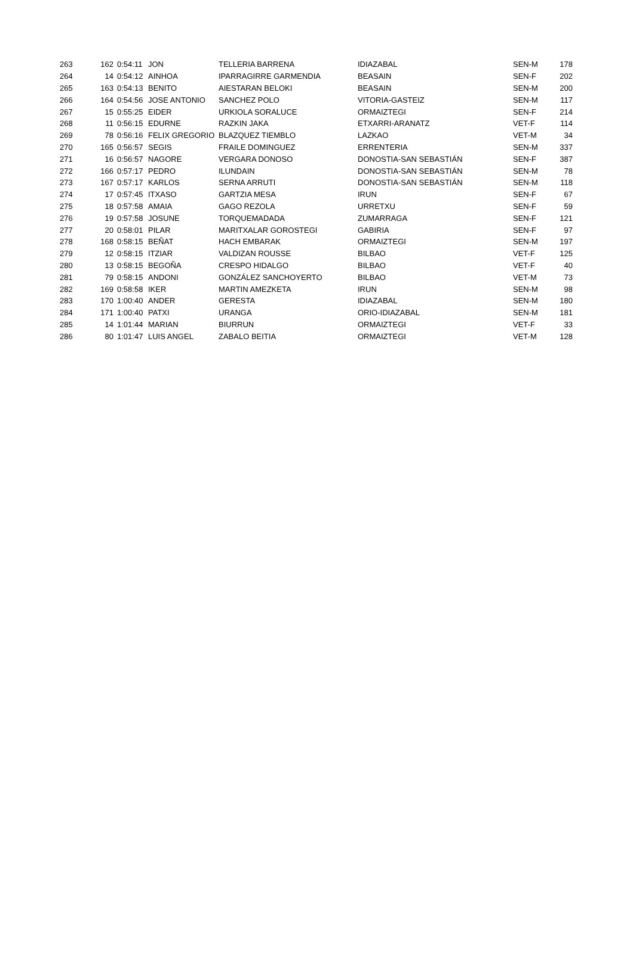| 263 | 162 | 0:54:11 | JON | TELLERIA BARRENA | IDIAZABAL | SEN-M | 178 |
| 264 | 14 | 0:54:12 | AINHOA | IPARRAGIRRE GARMENDIA | BEASAIN | SEN-F | 202 |
| 265 | 163 | 0:54:13 | BENITO | AIESTARAN BELOKI | BEASAIN | SEN-M | 200 |
| 266 | 164 | 0:54:56 | JOSE ANTONIO | SANCHEZ POLO | VITORIA-GASTEIZ | SEN-M | 117 |
| 267 | 15 | 0:55:25 | EIDER | URKIOLA SORALUCE | ORMAIZTEGI | SEN-F | 214 |
| 268 | 11 | 0:56:15 | EDURNE | RAZKIN JAKA | ETXARRI-ARANATZ | VET-F | 114 |
| 269 | 78 | 0:56:16 | FELIX GREGORIO | BLAZQUEZ TIEMBLO | LAZKAO | VET-M | 34 |
| 270 | 165 | 0:56:57 | SEGIS | FRAILE DOMINGUEZ | ERRENTERIA | SEN-M | 337 |
| 271 | 16 | 0:56:57 | NAGORE | VERGARA DONOSO | DONOSTIA-SAN SEBASTIÁN | SEN-F | 387 |
| 272 | 166 | 0:57:17 | PEDRO | ILUNDAIN | DONOSTIA-SAN SEBASTIÁN | SEN-M | 78 |
| 273 | 167 | 0:57:17 | KARLOS | SERNA ARRUTI | DONOSTIA-SAN SEBASTIÁN | SEN-M | 118 |
| 274 | 17 | 0:57:45 | ITXASO | GARTZIA MESA | IRUN | SEN-F | 67 |
| 275 | 18 | 0:57:58 | AMAIA | GAGO REZOLA | URRETXU | SEN-F | 59 |
| 276 | 19 | 0:57:58 | JOSUNE | TORQUEMADADA | ZUMARRAGA | SEN-F | 121 |
| 277 | 20 | 0:58:01 | PILAR | MARITXALAR GOROSTEGI | GABIRIA | SEN-F | 97 |
| 278 | 168 | 0:58:15 | BEÑAT | HACH EMBARAK | ORMAIZTEGI | SEN-M | 197 |
| 279 | 12 | 0:58:15 | ITZIAR | VALDIZAN ROUSSE | BILBAO | VET-F | 125 |
| 280 | 13 | 0:58:15 | BEGOÑA | CRESPO HIDALGO | BILBAO | VET-F | 40 |
| 281 | 79 | 0:58:15 | ANDONI | GONZÁLEZ SANCHOYERTO | BILBAO | VET-M | 73 |
| 282 | 169 | 0:58:58 | IKER | MARTIN AMEZKETA | IRUN | SEN-M | 98 |
| 283 | 170 | 1:00:40 | ANDER | GERESTA | IDIAZABAL | SEN-M | 180 |
| 284 | 171 | 1:00:40 | PATXI | URANGA | ORIO-IDIAZABAL | SEN-M | 181 |
| 285 | 14 | 1:01:44 | MARIAN | BIURRUN | ORMAIZTEGI | VET-F | 33 |
| 286 | 80 | 1:01:47 | LUIS ANGEL | ZABALO BEITIA | ORMAIZTEGI | VET-M | 128 |